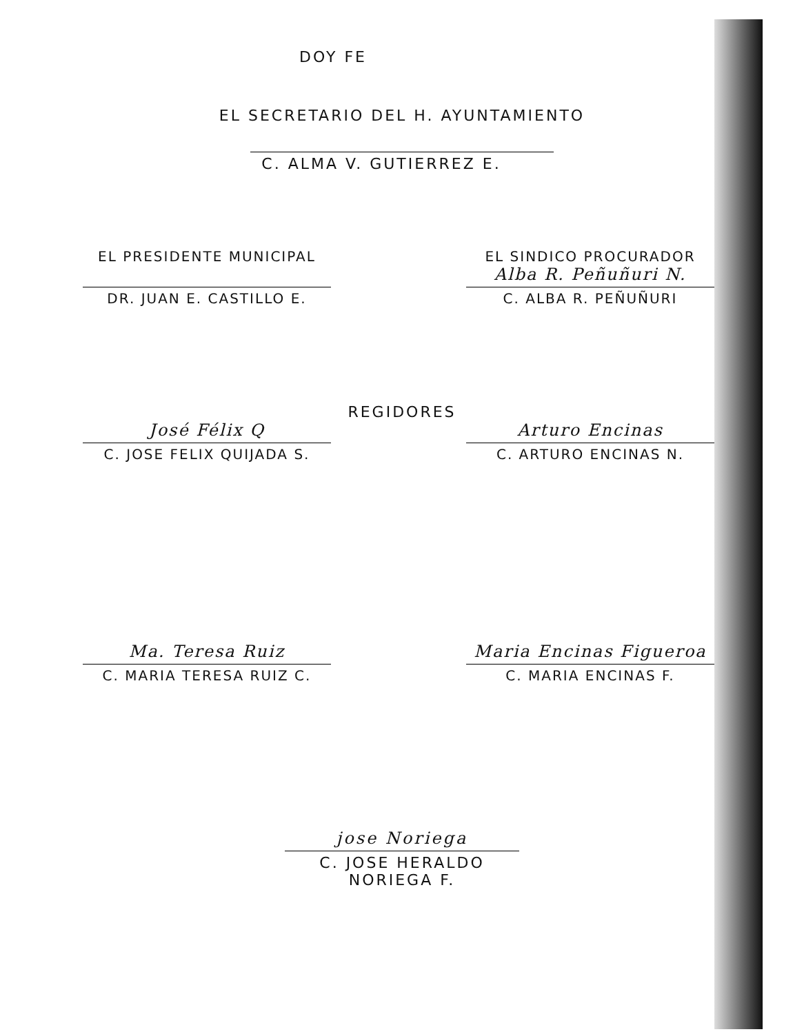DOY FE
EL SECRETARIO DEL H. AYUNTAMIENTO
C. ALMA V. GUTIERREZ E.
EL PRESIDENTE MUNICIPAL
DR. JUAN E. CASTILLO E.
EL SINDICO PROCURADOR
Alba R. Peñuñuri N.
C. ALBA R. PEÑUÑURI
REGIDORES
José Félix Q
C. JOSE FELIX QUIJADA S.
Arturo Encinas
C. ARTURO ENCINAS N.
Ma. Teresa Ruiz
C. MARIA TERESA RUIZ C.
Maria Encinas Figueroa
C. MARIA ENCINAS F.
jose Noriega
C. JOSE HERALDO NORIEGA F.